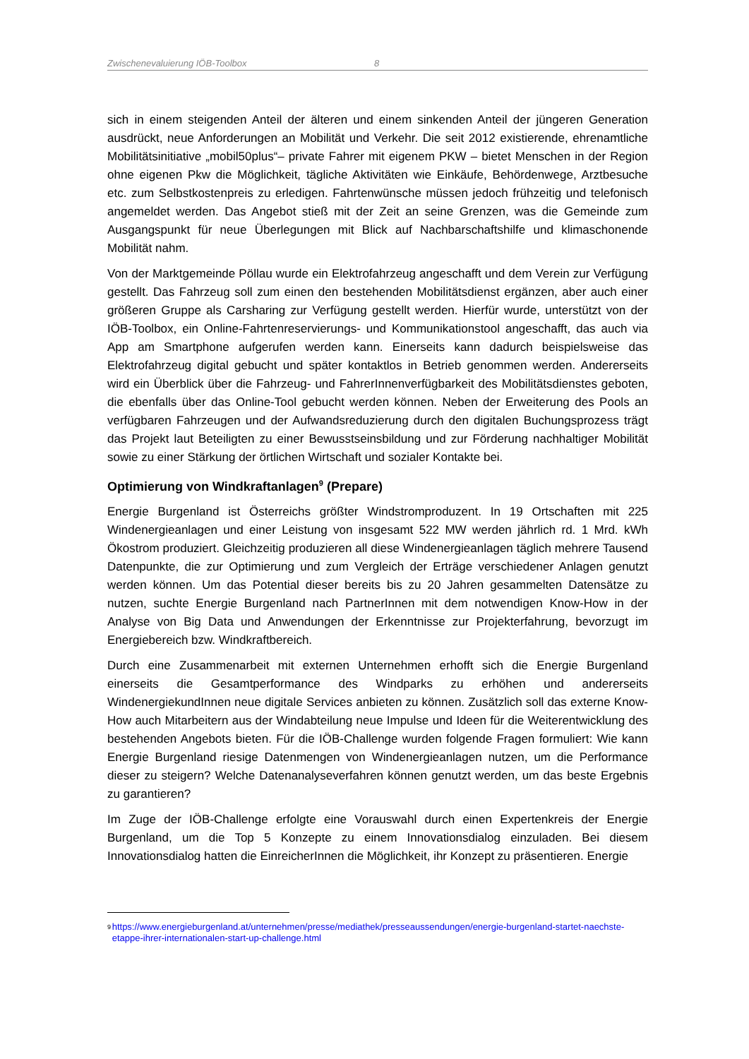Zwischenevaluierung IÖB-Toolbox 8
sich in einem steigenden Anteil der älteren und einem sinkenden Anteil der jüngeren Generation ausdrückt, neue Anforderungen an Mobilität und Verkehr. Die seit 2012 existierende, ehrenamtliche Mobilitätsinitiative „mobil50plus“– private Fahrer mit eigenem PKW – bietet Menschen in der Region ohne eigenen Pkw die Möglichkeit, tägliche Aktivitäten wie Einkäufe, Behördenwege, Arztbesuche etc. zum Selbstkostenpreis zu erledigen. Fahrtenwünsche müssen jedoch frühzeitig und telefonisch angemeldet werden. Das Angebot stieß mit der Zeit an seine Grenzen, was die Gemeinde zum Ausgangspunkt für neue Überlegungen mit Blick auf Nachbarschaftshilfe und klimaschonende Mobilität nahm.
Von der Marktgemeinde Pöllau wurde ein Elektrofahrzeug angeschafft und dem Verein zur Verfügung gestellt. Das Fahrzeug soll zum einen den bestehenden Mobilitätsdienst ergänzen, aber auch einer größeren Gruppe als Carsharing zur Verfügung gestellt werden. Hierfür wurde, unterstützt von der IÖB-Toolbox, ein Online-Fahrtenreservierungs- und Kommunikationstool angeschafft, das auch via App am Smartphone aufgerufen werden kann. Einerseits kann dadurch beispielsweise das Elektrofahrzeug digital gebucht und später kontaktlos in Betrieb genommen werden. Andererseits wird ein Überblick über die Fahrzeug- und FahrerInnenverfügbarkeit des Mobilitätsdienstes geboten, die ebenfalls über das Online-Tool gebucht werden können. Neben der Erweiterung des Pools an verfügbaren Fahrzeugen und der Aufwandsreduzierung durch den digitalen Buchungsprozess trägt das Projekt laut Beteiligten zu einer Bewusstseinsbildung und zur Förderung nachhaltiger Mobilität sowie zu einer Stärkung der örtlichen Wirtschaft und sozialer Kontakte bei.
Optimierung von Windkraftanlagen<sup>9</sup> (Prepare)
Energie Burgenland ist Österreichs größter Windstromproduzent. In 19 Ortschaften mit 225 Windenergieanlagen und einer Leistung von insgesamt 522 MW werden jährlich rd. 1 Mrd. kWh Ökostrom produziert. Gleichzeitig produzieren all diese Windenergieanlagen täglich mehrere Tausend Datenpunkte, die zur Optimierung und zum Vergleich der Erträge verschiedener Anlagen genutzt werden können. Um das Potential dieser bereits bis zu 20 Jahren gesammelten Datensätze zu nutzen, suchte Energie Burgenland nach PartnerInnen mit dem notwendigen Know-How in der Analyse von Big Data und Anwendungen der Erkenntnisse zur Projekterfahrung, bevorzugt im Energiebereich bzw. Windkraftbereich.
Durch eine Zusammenarbeit mit externen Unternehmen erhofft sich die Energie Burgenland einerseits die Gesamtperformance des Windparks zu erhöhen und andererseits WindenergiekundInnen neue digitale Services anbieten zu können. Zusätzlich soll das externe Know-How auch Mitarbeitern aus der Windabteilung neue Impulse und Ideen für die Weiterentwicklung des bestehenden Angebots bieten. Für die IÖB-Challenge wurden folgende Fragen formuliert: Wie kann Energie Burgenland riesige Datenmengen von Windenergieanlagen nutzen, um die Performance dieser zu steigern? Welche Datenanalyseverfahren können genutzt werden, um das beste Ergebnis zu garantieren?
Im Zuge der IÖB-Challenge erfolgte eine Vorauswahl durch einen Expertenkreis der Energie Burgenland, um die Top 5 Konzepte zu einem Innovationsdialog einzuladen. Bei diesem Innovationsdialog hatten die EinreicherInnen die Möglichkeit, ihr Konzept zu präsentieren. Energie
<sup>9</sup> https://www.energieburgenland.at/unternehmen/presse/mediathek/presseaussendungen/energie-burgenland-startet-naechste-etappe-ihrer-internationalen-start-up-challenge.html